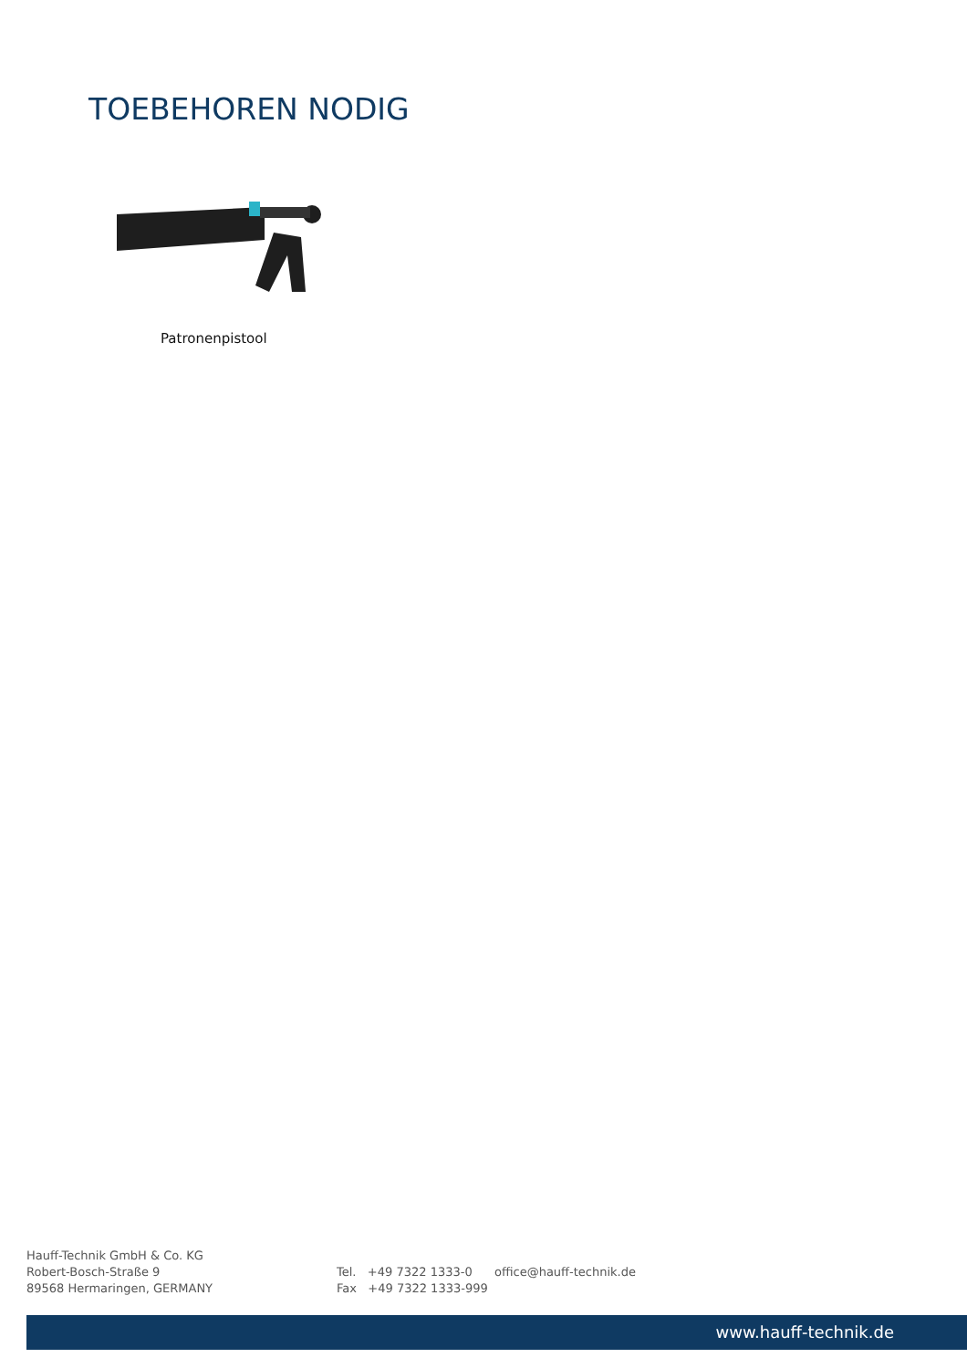TOEBEHOREN NODIG
Patronenpistool
Hauff-Technik GmbH & Co. KG
Robert-Bosch-Straße 9
89568 Hermaringen, GERMANY
Tel. +49 7322 1333-0
Fax +49 7322 1333-999
office@hauff-technik.de
www.hauff-technik.de